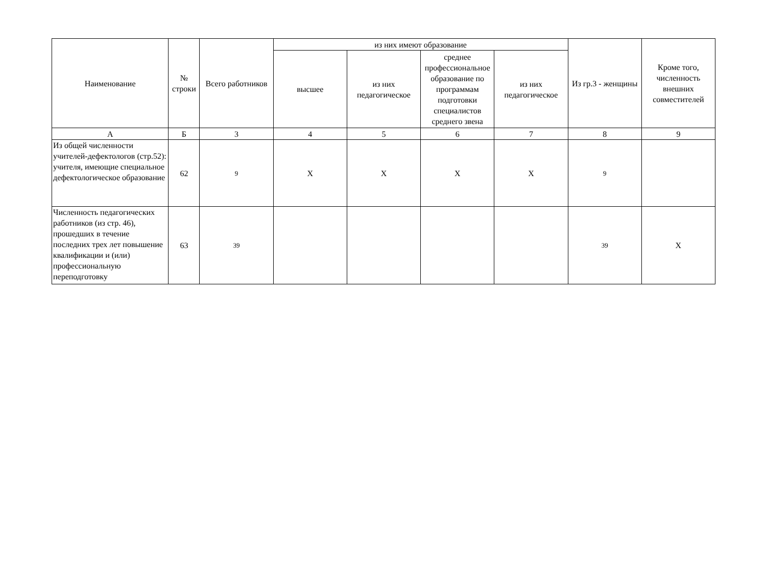| Наименование | № строки | Всего работников | из них имеют образование | | | | Из гр.3 - женщины | Кроме того, численность внешних совместителей |
| --- | --- | --- | --- | --- | --- | --- | --- | --- |
| | | | высшее | из них педагогическое | среднее профессиональное образование по программам подготовки специалистов среднего звена | из них педагогическое | | |
| А | Б | 3 | 4 | 5 | 6 | 7 | 8 | 9 |
| Из общей численности учителей-дефектологов (стр.52): учителя, имеющие специальное дефектологическое образование | 62 | 9 | X | X | X | X | 9 | |
| Численность педагогических работников (из стр. 46), прошедших в течение последних трех лет повышение квалификации и (или) профессиональную переподготовку | 63 | 39 | | | | | 39 | X |